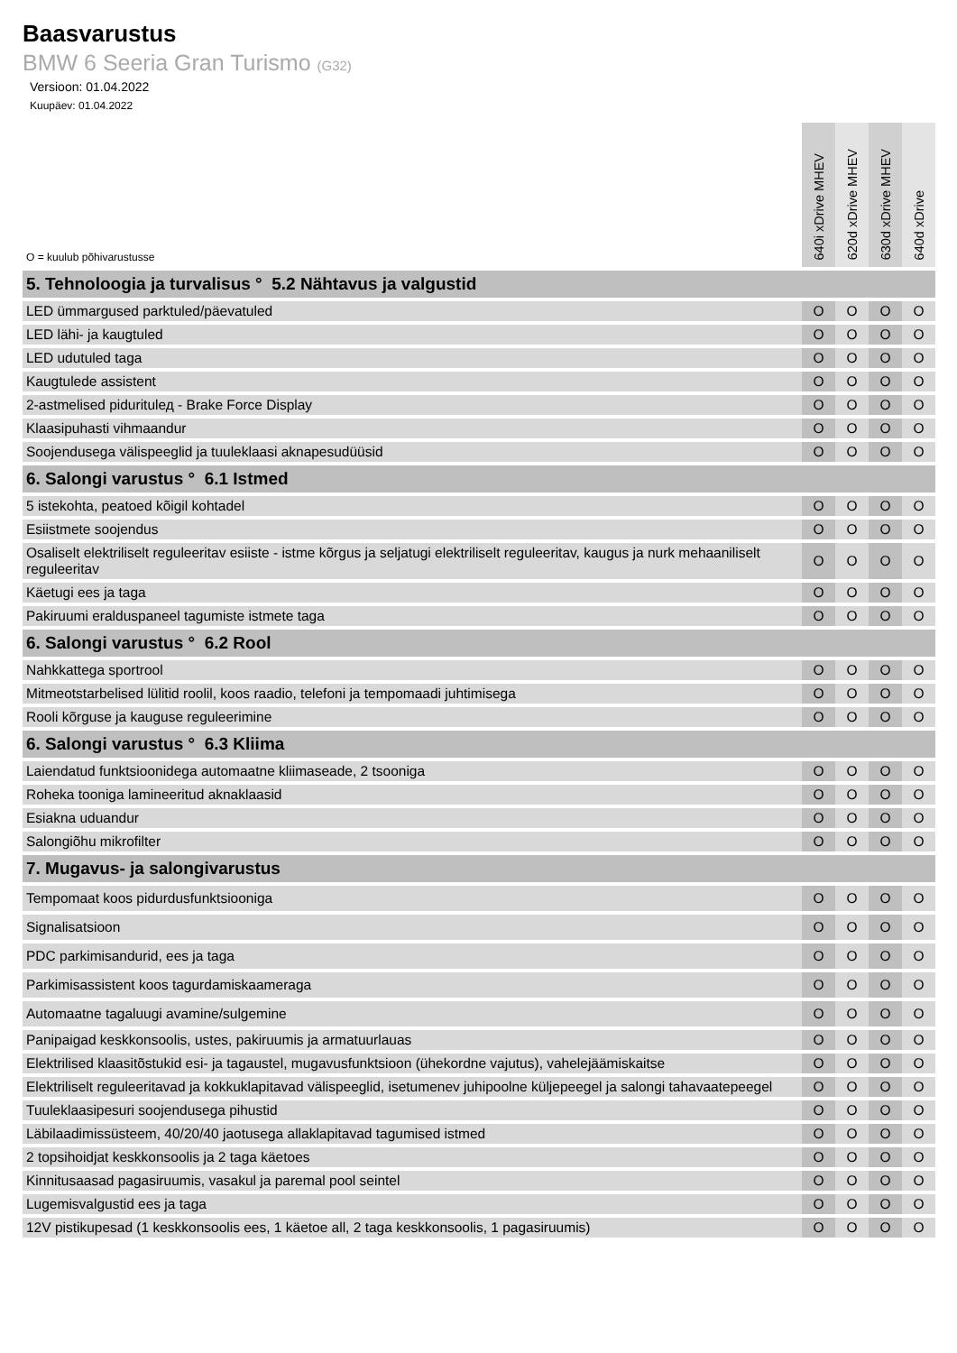Baasvarustus
BMW 6 Seeria Gran Turismo (G32)
Versioon: 01.04.2022
Kuupäev: 01.04.2022
| O = kuulub põhivarustusse | 640i xDrive MHEV | 620d xDrive MHEV | 630d xDrive MHEV | 640d xDrive |
| --- | --- | --- | --- | --- |
| 5. Tehnoloogia ja turvalisus ° 5.2 Nähtavus ja valgustid | | | | |
| LED ümmargused parktuled/päevatuled | O | O | O | O |
| LED lähi- ja kaugtuled | O | O | O | O |
| LED udutuled taga | O | O | O | O |
| Kaugtulede assistent | O | O | O | O |
| 2-astmelised piduritulед - Brake Force Display | O | O | O | O |
| Klaasipuhasti vihmaandur | O | O | O | O |
| Soojendusega välispeeglid ja tuuleklaasi aknapesudüüsid | O | O | O | O |
| 6. Salongi varustus ° 6.1 Istmed | | | | |
| 5 istekohta, peatoed kõigil kohtadel | O | O | O | O |
| Esiistmete soojendus | O | O | O | O |
| Osaliselt elektriliselt reguleeritav esiiste - istme kõrgus ja seljatugi elektriliselt reguleeritav, kaugus ja nurk mehaaniliselt reguleeritav | O | O | O | O |
| Käetugi ees ja taga | O | O | O | O |
| Pakiruumi eralduspaneel tagumiste istmete taga | O | O | O | O |
| 6. Salongi varustus ° 6.2 Rool | | | | |
| Nahkkattega sportrool | O | O | O | O |
| Mitmeotstarbelised lülitid roolil, koos raadio, telefoni ja tempomaadi juhtimisega | O | O | O | O |
| Rooli kõrguse ja kauguse reguleerimine | O | O | O | O |
| 6. Salongi varustus ° 6.3 Kliima | | | | |
| Laiendatud funktsioonidega automaatne kliimaseade, 2 tsooniga | O | O | O | O |
| Roheka tooniga lamineeritud aknaklaasid | O | O | O | O |
| Esiakna uduandur | O | O | O | O |
| Salongiõhu mikrofilter | O | O | O | O |
| 7. Mugavus- ja salongivarustus | | | | |
| Tempomaat koos pidurdusfunktsiooniga | O | O | O | O |
| Signalisatsioon | O | O | O | O |
| PDC parkimisandurid, ees ja taga | O | O | O | O |
| Parkimisassistent koos tagurdamiskaameraga | O | O | O | O |
| Automaatne tagaluugi avamine/sulgemine | O | O | O | O |
| Panipaigad keskkonsoolis, ustes, pakiruumis ja armatuurlauas | O | O | O | O |
| Elektrilised klaasitõstukid esi- ja tagaustel, mugavusfunktsioon (ühekordne vajutus), vahelejäämiskaitse | O | O | O | O |
| Elektriliselt reguleeritavad ja kokkuklapitavad välispeeglid, isetumenev juhipoolne küljepeegel ja salongi tahavaatepeegel | O | O | O | O |
| Tuuleklaasipesuri soojendusega pihustid | O | O | O | O |
| Läbilaadimissüsteem, 40/20/40 jaotusega allaklapitavad tagumised istmed | O | O | O | O |
| 2 topsihoidjat keskkonsoolis ja 2 taga käetoes | O | O | O | O |
| Kinnitusaasad pagasiruumis, vasakul ja paremal pool seintel | O | O | O | O |
| Lugemisvalgustid ees ja taga | O | O | O | O |
| 12V pistikupesad (1 keskkonsoolis ees, 1 käetoe all, 2 taga keskkonsoolis, 1 pagasiruumis) | O | O | O | O |